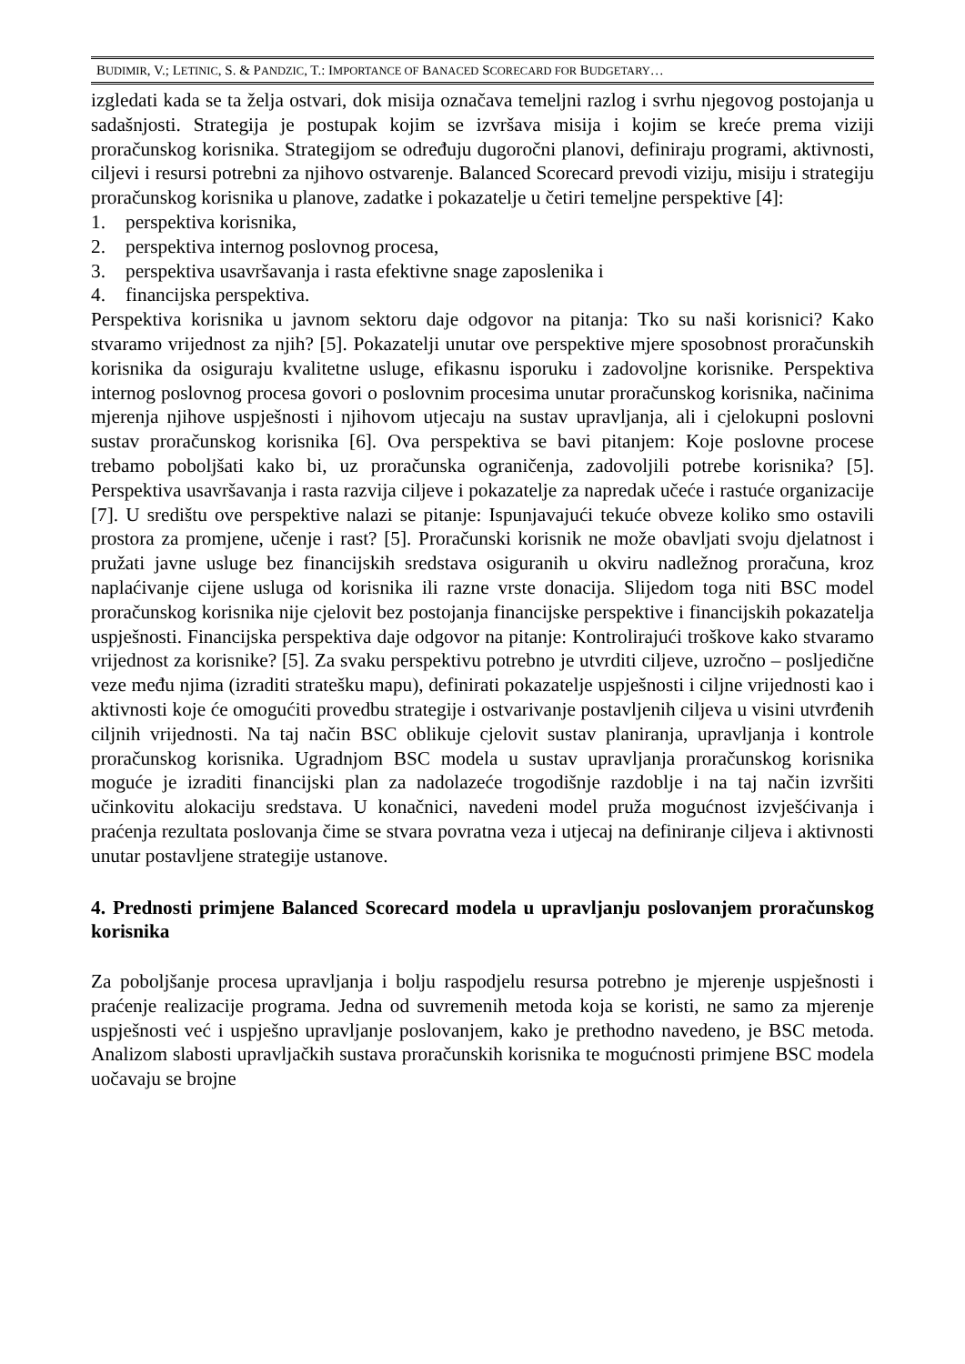BUDIMIR, V.; LETINIC, S. & PANDZIC, T.: IMPORTANCE OF BANACED SCORECARD FOR BUDGETARY…
izgledati kada se ta želja ostvari, dok misija označava temeljni razlog i svrhu njegovog postojanja u sadašnjosti. Strategija je postupak kojim se izvršava misija i kojim se kreće prema viziji proračunskog korisnika. Strategijom se određuju dugoročni planovi, definiraju programi, aktivnosti, ciljevi i resursi potrebni za njihovo ostvarenje. Balanced Scorecard prevodi viziju, misiju i strategiju proračunskog korisnika u planove, zadatke i pokazatelje u četiri temeljne perspektive [4]:
1. perspektiva korisnika,
2. perspektiva internog poslovnog procesa,
3. perspektiva usavršavanja i rasta efektivne snage zaposlenika i
4. financijska perspektiva.
Perspektiva korisnika u javnom sektoru daje odgovor na pitanja: Tko su naši korisnici? Kako stvaramo vrijednost za njih? [5]. Pokazatelji unutar ove perspektive mjere sposobnost proračunskih korisnika da osiguraju kvalitetne usluge, efikasnu isporuku i zadovoljne korisnike. Perspektiva internog poslovnog procesa govori o poslovnim procesima unutar proračunskog korisnika, načinima mjerenja njihove uspješnosti i njihovom utjecaju na sustav upravljanja, ali i cjelokupni poslovni sustav proračunskog korisnika [6]. Ova perspektiva se bavi pitanjem: Koje poslovne procese trebamo poboljšati kako bi, uz proračunska ograničenja, zadovoljili potrebe korisnika? [5]. Perspektiva usavršavanja i rasta razvija ciljeve i pokazatelje za napredak učeće i rastuće organizacije [7]. U središtu ove perspektive nalazi se pitanje: Ispunjavajući tekuće obveze koliko smo ostavili prostora za promjene, učenje i rast? [5]. Proračunski korisnik ne može obavljati svoju djelatnost i pružati javne usluge bez financijskih sredstava osiguranih u okviru nadležnog proračuna, kroz naplaćivanje cijene usluga od korisnika ili razne vrste donacija. Slijedom toga niti BSC model proračunskog korisnika nije cjelovit bez postojanja financijske perspektive i financijskih pokazatelja uspješnosti. Financijska perspektiva daje odgovor na pitanje: Kontrolirajući troškove kako stvaramo vrijednost za korisnike? [5]. Za svaku perspektivu potrebno je utvrditi ciljeve, uzročno – posljedične veze među njima (izraditi stratešku mapu), definirati pokazatelje uspješnosti i ciljne vrijednosti kao i aktivnosti koje će omogućiti provedbu strategije i ostvarivanje postavljenih ciljeva u visini utvrđenih ciljnih vrijednosti. Na taj način BSC oblikuje cjelovit sustav planiranja, upravljanja i kontrole proračunskog korisnika. Ugradnjom BSC modela u sustav upravljanja proračunskog korisnika moguće je izraditi financijski plan za nadolazeće trogodišnje razdoblje i na taj način izvršiti učinkovitu alokaciju sredstava. U konačnici, navedeni model pruža mogućnost izvješćivanja i praćenja rezultata poslovanja čime se stvara povratna veza i utjecaj na definiranje ciljeva i aktivnosti unutar postavljene strategije ustanove.
4. Prednosti primjene Balanced Scorecard modela u upravljanju poslovanjem proračunskog korisnika
Za poboljšanje procesa upravljanja i bolju raspodjelu resursa potrebno je mjerenje uspješnosti i praćenje realizacije programa. Jedna od suvremenih metoda koja se koristi, ne samo za mjerenje uspješnosti već i uspješno upravljanje poslovanjem, kako je prethodno navedeno, je BSC metoda. Analizom slabosti upravljačkih sustava proračunskih korisnika te mogućnosti primjene BSC modela uočavaju se brojne